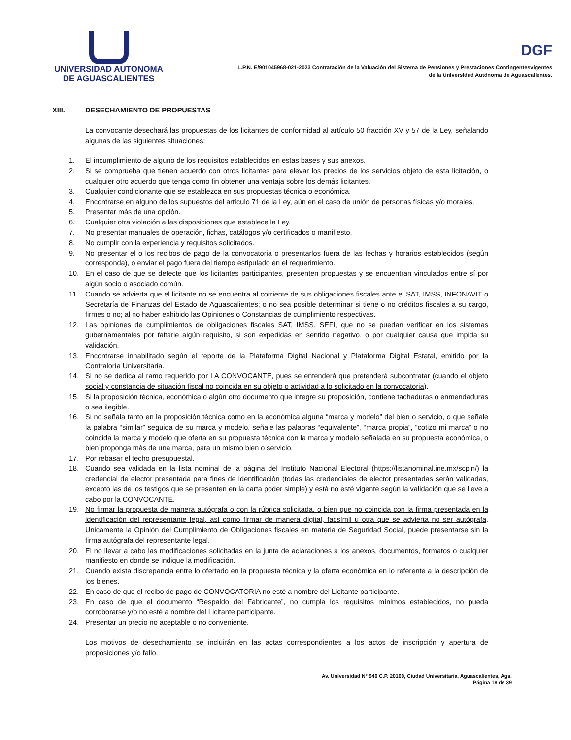UNIVERSIDAD AUTONOMA
DE AGUASCALIENTES
DGF
L.P.N. E/901045968-021-2023 Contratación de la Valuación del Sistema de Pensiones y Prestaciones Contingentesvigentes
de la Universidad Autónoma de Aguascalientes.
XIII. DESECHAMIENTO DE PROPUESTAS
La convocante desechará las propuestas de los licitantes de conformidad al artículo 50 fracción XV y 57 de la Ley, señalando algunas de las siguientes situaciones:
1. El incumplimiento de alguno de los requisitos establecidos en estas bases y sus anexos.
2. Si se comprueba que tienen acuerdo con otros licitantes para elevar los precios de los servicios objeto de esta licitación, o cualquier otro acuerdo que tenga como fin obtener una ventaja sobre los demás licitantes.
3. Cualquier condicionante que se establezca en sus propuestas técnica o económica.
4. Encontrarse en alguno de los supuestos del artículo 71 de la Ley, aún en el caso de unión de personas físicas y/o morales.
5. Presentar más de una opción.
6. Cualquier otra violación a las disposiciones que establece la Ley.
7. No presentar manuales de operación, fichas, catálogos y/o certificados o manifiesto.
8. No cumplir con la experiencia y requisitos solicitados.
9. No presentar el o los recibos de pago de la convocatoria o presentarlos fuera de las fechas y horarios establecidos (según corresponda), o enviar el pago fuera del tiempo estipulado en el requerimiento.
10. En el caso de que se detecte que los licitantes participantes, presenten propuestas y se encuentran vinculados entre sí por algún socio o asociado común.
11. Cuando se advierta que el licitante no se encuentra al corriente de sus obligaciones fiscales ante el SAT, IMSS, INFONAVIT o Secretaría de Finanzas del Estado de Aguascalientes; o no sea posible determinar si tiene o no créditos fiscales a su cargo, firmes o no; al no haber exhibido las Opiniones o Constancias de cumplimiento respectivas.
12. Las opiniones de cumplimientos de obligaciones fiscales SAT, IMSS, SEFI, que no se puedan verificar en los sistemas gubernamentales por faltarle algún requisito, si son expedidas en sentido negativo, o por cualquier causa que impida su validación.
13. Encontrarse inhabilitado según el reporte de la Plataforma Digital Nacional y Plataforma Digital Estatal, emitido por la Contraloría Universitaria.
14. Si no se dedica al ramo requerido por LA CONVOCANTE, pues se entenderá que pretenderá subcontratar (cuando el objeto social y constancia de situación fiscal no coincida en su objeto o actividad a lo solicitado en la convocatoria).
15. Si la proposición técnica, económica o algún otro documento que integre su proposición, contiene tachaduras o enmendaduras o sea ilegible.
16. Si no señala tanto en la proposición técnica como en la económica alguna “marca y modelo” del bien o servicio, o que señale la palabra “similar” seguida de su marca y modelo, señale las palabras “equivalente”, “marca propia”, “cotizo mi marca” o no coincida la marca y modelo que oferta en su propuesta técnica con la marca y modelo señalada en su propuesta económica, o bien proponga más de una marca, para un mismo bien o servicio.
17. Por rebasar el techo presupuestal.
18. Cuando sea validada en la lista nominal de la página del Instituto Nacional Electoral (https://listanominal.ine.mx/scpln/) la credencial de elector presentada para fines de identificación (todas las credenciales de elector presentadas serán validadas, excepto las de los testigos que se presenten en la carta poder simple) y está no esté vigente según la validación que se lleve a cabo por la CONVOCANTE.
19. No firmar la propuesta de manera autógrafa o con la rúbrica solicitada, o bien que no coincida con la firma presentada en la identificación del representante legal, así como firmar de manera digital, facsímil u otra que se advierta no ser autógrafa. Unicamente la Opinión del Cumplimiento de Obligaciones fiscales en materia de Seguridad Social, puede presentarse sin la firma autógrafa del representante legal.
20. El no llevar a cabo las modificaciones solicitadas en la junta de aclaraciones a los anexos, documentos, formatos o cualquier manifiesto en donde se indique la modificación.
21. Cuando exista discrepancia entre lo ofertado en la propuesta técnica y la oferta económica en lo referente a la descripción de los bienes.
22. En caso de que el recibo de pago de CONVOCATORIA no esté a nombre del Licitante participante.
23. En caso de que el documento “Respaldo del Fabricante”, no cumpla los requisitos mínimos establecidos, no pueda corroborarse y/o no esté a nombre del Licitante participante.
24. Presentar un precio no aceptable o no conveniente.
Los motivos de desechamiento se incluirán en las actas correspondientes a los actos de inscripción y apertura de proposiciones y/o fallo.
Av. Universidad N° 940 C.P. 20100, Ciudad Universitaria, Aguascalientes, Ags.
Página 18 de 39